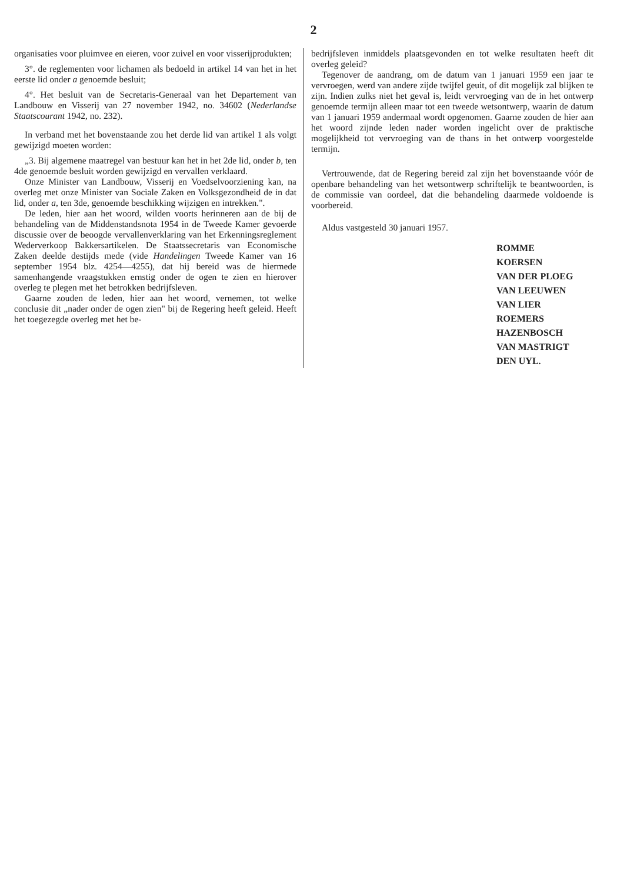2
organisaties voor pluimvee en eieren, voor zuivel en voor visserijprodukten;
3°. de reglementen voor lichamen als bedoeld in artikel 14 van het in het eerste lid onder a genoemde besluit;
4°. Het besluit van de Secretaris-Generaal van het Departement van Landbouw en Visserij van 27 november 1942, no. 34602 (Nederlandse Staatscourant 1942, no. 232).
In verband met het bovenstaande zou het derde lid van artikel 1 als volgt gewijzigd moeten worden:
„3. Bij algemene maatregel van bestuur kan het in het 2de lid, onder b, ten 4de genoemde besluit worden gewijzigd en vervallen verklaard.
Onze Minister van Landbouw, Visserij en Voedselvoorziening kan, na overleg met onze Minister van Sociale Zaken en Volksgezondheid de in dat lid, onder a, ten 3de, genoemde beschikking wijzigen en intrekken.".
De leden, hier aan het woord, wilden voorts herinneren aan de bij de behandeling van de Middenstandsnota 1954 in de Tweede Kamer gevoerde discussie over de beoogde vervallenverklaring van het Erkenningsreglement Wederverkoop Bakkersartikelen. De Staatssecretaris van Economische Zaken deelde destijds mede (vide Handelingen Tweede Kamer van 16 september 1954 blz. 4254—4255), dat hij bereid was de hiermede samenhangende vraagstukken ernstig onder de ogen te zien en hierover overleg te plegen met het betrokken bedrijfsleven.
Gaarne zouden de leden, hier aan het woord, vernemen, tot welke conclusie dit „nader onder de ogen zien" bij de Regering heeft geleid. Heeft het toegezegde overleg met het be-
bedrijfsleven inmiddels plaatsgevonden en tot welke resultaten heeft dit overleg geleid?
Tegenover de aandrang, om de datum van 1 januari 1959 een jaar te vervroegen, werd van andere zijde twijfel geuit, of dit mogelijk zal blijken te zijn. Indien zulks niet het geval is, leidt vervroeging van de in het ontwerp genoemde termijn alleen maar tot een tweede wetsontwerp, waarin de datum van 1 januari 1959 andermaal wordt opgenomen. Gaarne zouden de hier aan het woord zijnde leden nader worden ingelicht over de praktische mogelijkheid tot vervroeging van de thans in het ontwerp voorgestelde termijn.
Vertrouwende, dat de Regering bereid zal zijn het bovenstaande vóór de openbare behandeling van het wetsontwerp schriftelijk te beantwoorden, is de commissie van oordeel, dat die behandeling daarmede voldoende is voorbereid.
Aldus vastgesteld 30 januari 1957.
ROMME
KOERSEN
VAN DER PLOEG
VAN LEEUWEN
VAN LIER
ROEMERS
HAZENBOSCH
VAN MASTRIGT
DEN UYL.